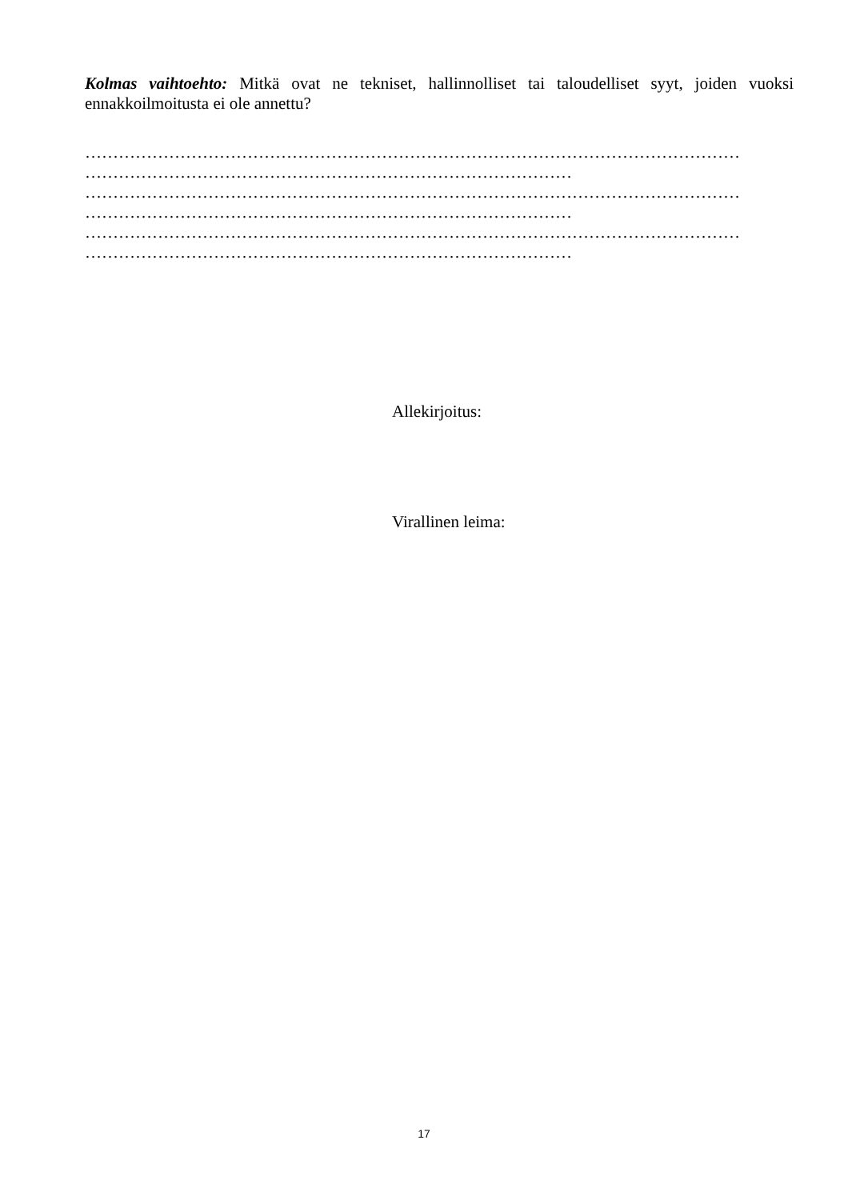Kolmas vaihtoehto: Mitkä ovat ne tekniset, hallinnolliset tai taloudelliset syyt, joiden vuoksi ennakkoilmoitusta ei ole annettu?
………………………………………………………………………………………………………
……………………………………………………………………………
………………………………………………………………………………………………………
……………………………………………………………………………
………………………………………………………………………………………………………
……………………………………………………………………………
Allekirjoitus:
Virallinen leima:
17